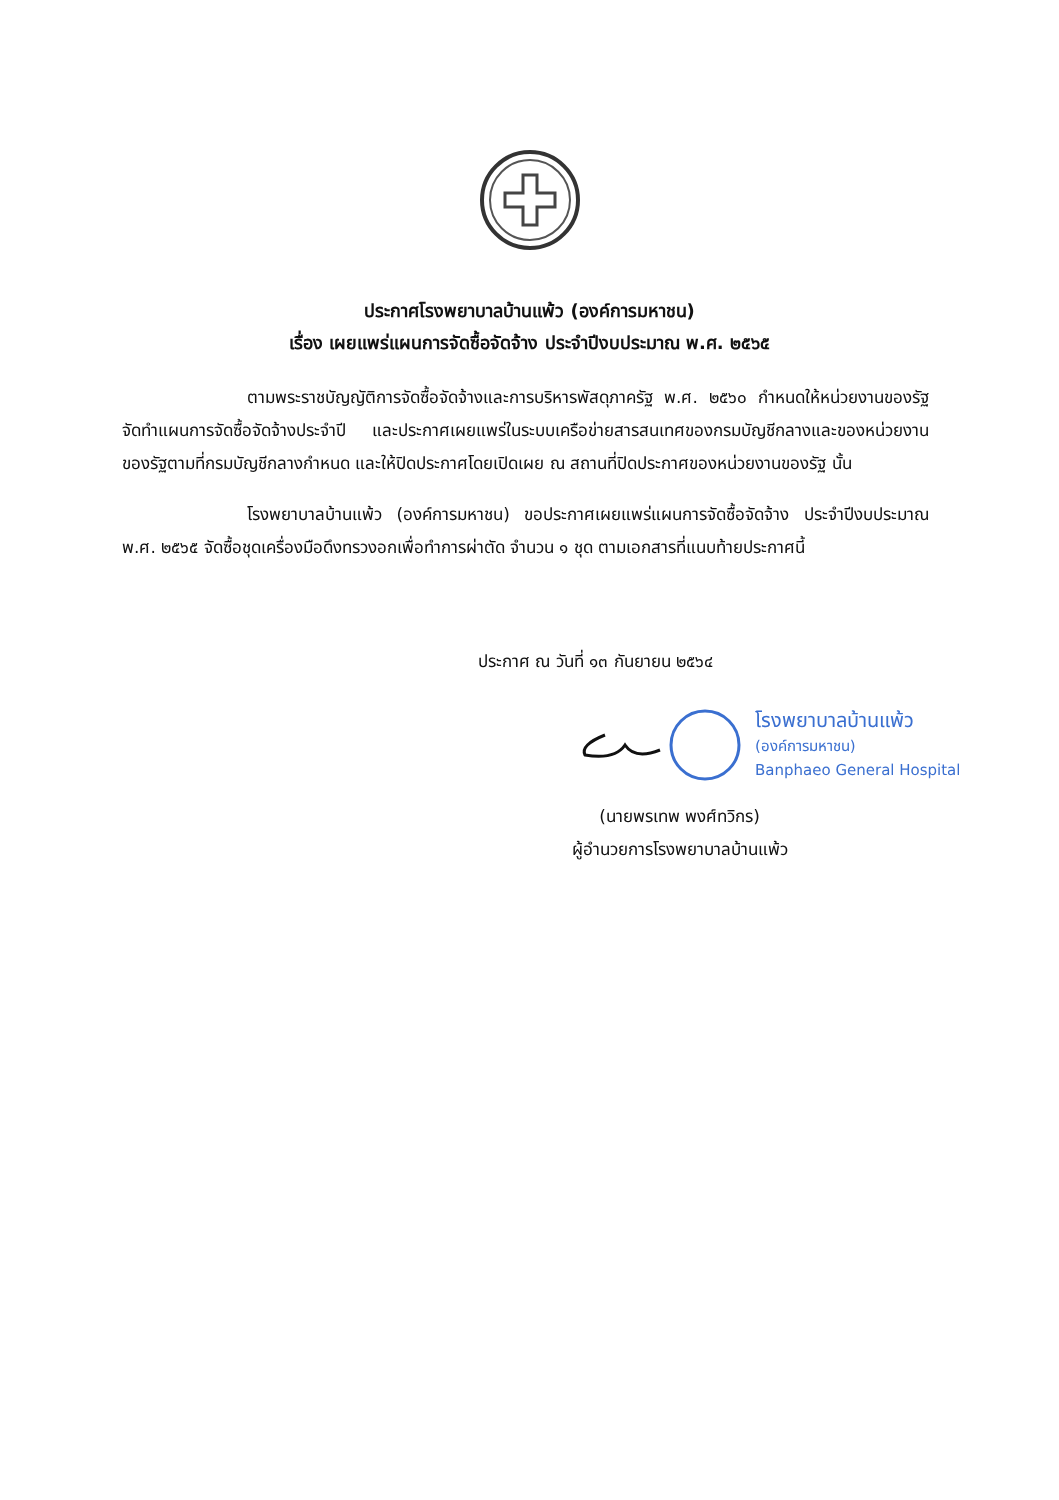ประกาศโรงพยาบาลบ้านแพ้ว (องค์การมหาชน)
เรื่อง เผยแพร่แผนการจัดซื้อจัดจ้าง ประจำปีงบประมาณ พ.ศ. ๒๕๖๕
ตามพระราชบัญญัติการจัดซื้อจัดจ้างและการบริหารพัสดุภาครัฐ พ.ศ. ๒๕๖๐ กำหนดให้หน่วยงานของรัฐจัดทำแผนการจัดซื้อจัดจ้างประจำปี และประกาศเผยแพร่ในระบบเครือข่ายสารสนเทศของกรมบัญชีกลางและของหน่วยงานของรัฐตามที่กรมบัญชีกลางกำหนด และให้ปิดประกาศโดยเปิดเผย ณ สถานที่ปิดประกาศของหน่วยงานของรัฐ นั้น
โรงพยาบาลบ้านแพ้ว (องค์การมหาชน) ขอประกาศเผยแพร่แผนการจัดซื้อจัดจ้าง ประจำปีงบประมาณ พ.ศ. ๒๕๖๕ จัดซื้อชุดเครื่องมือดึงทรวงอกเพื่อทำการผ่าตัด จำนวน ๑ ชุด ตามเอกสารที่แนบท้ายประกาศนี้
ประกาศ ณ วันที่ ๑๓ กันยายน ๒๕๖๔
โรงพยาบาลบ้านแพ้ว
(องค์การมหาชน)
Banphaeo General Hospital
(นายพรเทพ พงศ์ทวิกร)
ผู้อำนวยการโรงพยาบาลบ้านแพ้ว